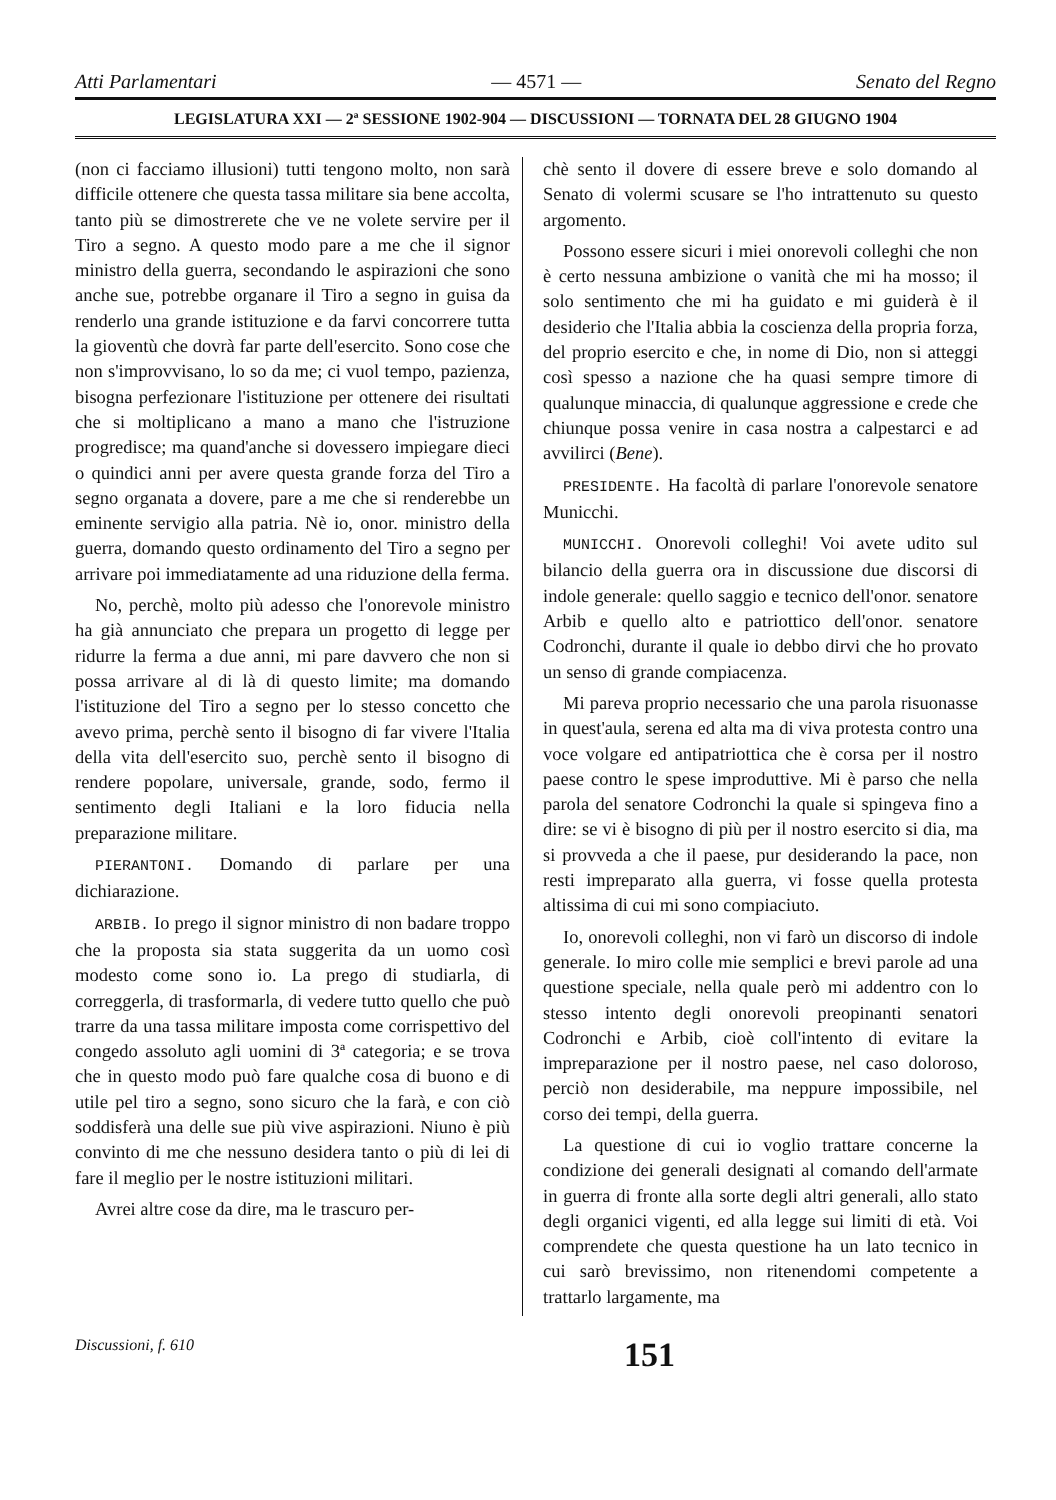Atti Parlamentari — 4571 — Senato del Regno
LEGISLATURA XXI — 2ª SESSIONE 1902-904 — DISCUSSIONI — TORNATA DEL 28 GIUGNO 1904
(non ci facciamo illusioni) tutti tengono molto, non sarà difficile ottenere che questa tassa militare sia bene accolta, tanto più se dimostrerete che ve ne volete servire per il Tiro a segno. A questo modo pare a me che il signor ministro della guerra, secondando le aspirazioni che sono anche sue, potrebbe organare il Tiro a segno in guisa da renderlo una grande istituzione e da farvi concorrere tutta la gioventù che dovrà far parte dell'esercito. Sono cose che non s'improvvisano, lo so da me; ci vuol tempo, pazienza, bisogna perfezionare l'istituzione per ottenere dei risultati che si moltiplicano a mano a mano che l'istruzione progredisce; ma quand'anche si dovessero impiegare dieci o quindici anni per avere questa grande forza del Tiro a segno organata a dovere, pare a me che si renderebbe un eminente servigio alla patria. Nè io, onor. ministro della guerra, domando questo ordinamento del Tiro a segno per arrivare poi immediatamente ad una riduzione della ferma.
No, perchè, molto più adesso che l'onorevole ministro ha già annunciato che prepara un progetto di legge per ridurre la ferma a due anni, mi pare davvero che non si possa arrivare al di là di questo limite; ma domando l'istituzione del Tiro a segno per lo stesso concetto che avevo prima, perchè sento il bisogno di far vivere l'Italia della vita dell'esercito suo, perchè sento il bisogno di rendere popolare, universale, grande, sodo, fermo il sentimento degli Italiani e la loro fiducia nella preparazione militare.
PIERANTONI. Domando di parlare per una dichiarazione.
ARBIB. Io prego il signor ministro di non badare troppo che la proposta sia stata suggerita da un uomo così modesto come sono io. La prego di studiarla, di correggerla, di trasformarla, di vedere tutto quello che può trarre da una tassa militare imposta come corrispettivo del congedo assoluto agli uomini di 3ª categoria; e se trova che in questo modo può fare qualche cosa di buono e di utile pel tiro a segno, sono sicuro che la farà, e con ciò soddisferà una delle sue più vive aspirazioni. Niuno è più convinto di me che nessuno desidera tanto o più di lei di fare il meglio per le nostre istituzioni militari.
Avrei altre cose da dire, ma le trascuro per-
chè sento il dovere di essere breve e solo domando al Senato di volermi scusare se l'ho intrattenuto su questo argomento.
Possono essere sicuri i miei onorevoli colleghi che non è certo nessuna ambizione o vanità che mi ha mosso; il solo sentimento che mi ha guidato e mi guiderà è il desiderio che l'Italia abbia la coscienza della propria forza, del proprio esercito e che, in nome di Dio, non si atteggi così spesso a nazione che ha quasi sempre timore di qualunque minaccia, di qualunque aggressione e crede che chiunque possa venire in casa nostra a calpestarci e ad avvilirci (Bene).
PRESIDENTE. Ha facoltà di parlare l'onorevole senatore Municchi.
MUNICCHI. Onorevoli colleghi! Voi avete udito sul bilancio della guerra ora in discussione due discorsi di indole generale: quello saggio e tecnico dell'onor. senatore Arbib e quello alto e patriottico dell'onor. senatore Codronchi, durante il quale io debbo dirvi che ho provato un senso di grande compiacenza.
Mi pareva proprio necessario che una parola risuonasse in quest'aula, serena ed alta ma di viva protesta contro una voce volgare ed antipatriottica che è corsa per il nostro paese contro le spese improduttive. Mi è parso che nella parola del senatore Codronchi la quale si spingeva fino a dire: se vi è bisogno di più per il nostro esercito si dia, ma si provveda a che il paese, pur desiderando la pace, non resti impreparato alla guerra, vi fosse quella protesta altissima di cui mi sono compiaciuto.
Io, onorevoli colleghi, non vi farò un discorso di indole generale. Io miro colle mie semplici e brevi parole ad una questione speciale, nella quale però mi addentro con lo stesso intento degli onorevoli preopinanti senatori Codronchi e Arbib, cioè coll'intento di evitare la impreparazione per il nostro paese, nel caso doloroso, perciò non desiderabile, ma neppure impossibile, nel corso dei tempi, della guerra.
La questione di cui io voglio trattare concerne la condizione dei generali designati al comando dell'armate in guerra di fronte alla sorte degli altri generali, allo stato degli organici vigenti, ed alla legge sui limiti di età. Voi comprendete che questa questione ha un lato tecnico in cui sarò brevissimo, non ritenendomi competente a trattarlo largamente, ma
Discussioni, f. 610 151